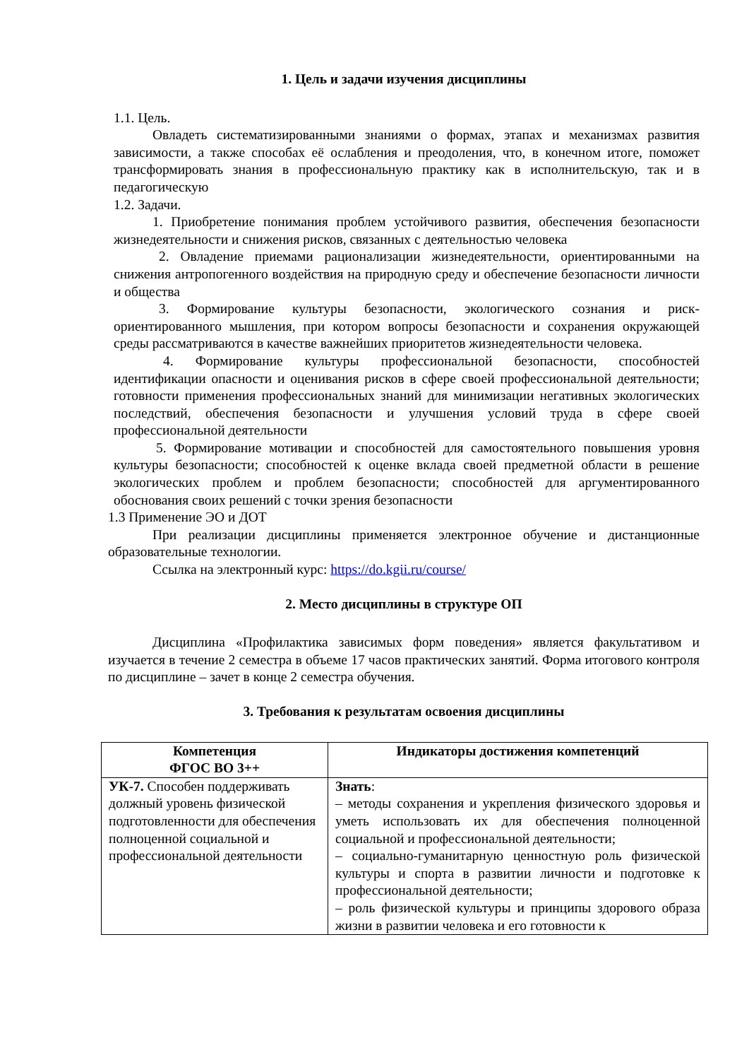1. Цель и задачи изучения дисциплины
1.1. Цель.
Овладеть систематизированными знаниями о формах, этапах и механизмах развития зависимости, а также способах её ослабления и преодоления, что, в конечном итоге, поможет трансформировать знания в профессиональную практику как в исполнительскую, так и в педагогическую
1.2. Задачи.
1. Приобретение понимания проблем устойчивого развития, обеспечения безопасности жизнедеятельности и снижения рисков, связанных с деятельностью человека
2. Овладение приемами рационализации жизнедеятельности, ориентированными на снижения антропогенного воздействия на природную среду и обеспечение безопасности личности и общества
3. Формирование культуры безопасности, экологического сознания и риск-ориентированного мышления, при котором вопросы безопасности и сохранения окружающей среды рассматриваются в качестве важнейших приоритетов жизнедеятельности человека.
4. Формирование культуры профессиональной безопасности, способностей идентификации опасности и оценивания рисков в сфере своей профессиональной деятельности; готовности применения профессиональных знаний для минимизации негативных экологических последствий, обеспечения безопасности и улучшения условий труда в сфере своей профессиональной деятельности
5. Формирование мотивации и способностей для самостоятельного повышения уровня культуры безопасности; способностей к оценке вклада своей предметной области в решение экологических проблем и проблем безопасности; способностей для аргументированного обоснования своих решений с точки зрения безопасности
1.3 Применение ЭО и ДОТ
При реализации дисциплины применяется электронное обучение и дистанционные образовательные технологии.
Ссылка на электронный курс: https://do.kgii.ru/course/
2. Место дисциплины в структуре ОП
Дисциплина «Профилактика зависимых форм поведения» является факультативом и изучается в течение 2 семестра в объеме 17 часов практических занятий. Форма итогового контроля по дисциплине – зачет в конце 2 семестра обучения.
3. Требования к результатам освоения дисциплины
| Компетенция ФГОС ВО 3++ | Индикаторы достижения компетенций |
| --- | --- |
| УК-7. Способен поддерживать должный уровень физической подготовленности для обеспечения полноценной социальной и профессиональной деятельности | Знать : – методы сохранения и укрепления физического здоровья и уметь использовать их для обеспечения полноценной социальной и профессиональной деятельности; – социально-гуманитарную ценностную роль физической культуры и спорта в развитии личности и подготовке к профессиональной деятельности; – роль физической культуры и принципы здорового образа жизни в развитии человека и его готовности к |